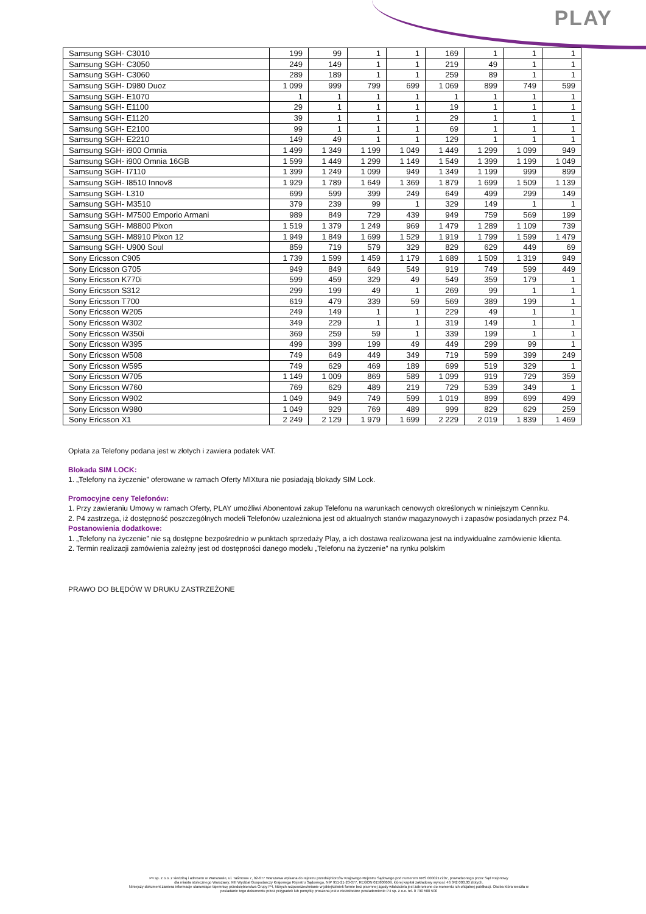PLAY
| Samsung SGH- C3010 | 199 | 99 | 1 | 1 | 169 | 1 | 1 | 1 |
| Samsung SGH- C3050 | 249 | 149 | 1 | 1 | 219 | 49 | 1 | 1 |
| Samsung SGH- C3060 | 289 | 189 | 1 | 1 | 259 | 89 | 1 | 1 |
| Samsung SGH- D980 Duoz | 1 099 | 999 | 799 | 699 | 1 069 | 899 | 749 | 599 |
| Samsung SGH- E1070 | 1 | 1 | 1 | 1 | 1 | 1 | 1 | 1 |
| Samsung SGH- E1100 | 29 | 1 | 1 | 1 | 19 | 1 | 1 | 1 |
| Samsung SGH- E1120 | 39 | 1 | 1 | 1 | 29 | 1 | 1 | 1 |
| Samsung SGH- E2100 | 99 | 1 | 1 | 1 | 69 | 1 | 1 | 1 |
| Samsung SGH- E2210 | 149 | 49 | 1 | 1 | 129 | 1 | 1 | 1 |
| Samsung SGH- i900 Omnia | 1 499 | 1 349 | 1 199 | 1 049 | 1 449 | 1 299 | 1 099 | 949 |
| Samsung SGH- i900 Omnia 16GB | 1 599 | 1 449 | 1 299 | 1 149 | 1 549 | 1 399 | 1 199 | 1 049 |
| Samsung SGH- I7110 | 1 399 | 1 249 | 1 099 | 949 | 1 349 | 1 199 | 999 | 899 |
| Samsung SGH- I8510 Innov8 | 1 929 | 1 789 | 1 649 | 1 369 | 1 879 | 1 699 | 1 509 | 1 139 |
| Samsung SGH- L310 | 699 | 599 | 399 | 249 | 649 | 499 | 299 | 149 |
| Samsung SGH- M3510 | 379 | 239 | 99 | 1 | 329 | 149 | 1 | 1 |
| Samsung SGH- M7500 Emporio Armani | 989 | 849 | 729 | 439 | 949 | 759 | 569 | 199 |
| Samsung SGH- M8800 Pixon | 1 519 | 1 379 | 1 249 | 969 | 1 479 | 1 289 | 1 109 | 739 |
| Samsung SGH- M8910 Pixon 12 | 1 949 | 1 849 | 1 699 | 1 529 | 1 919 | 1 799 | 1 599 | 1 479 |
| Samsung SGH- U900 Soul | 859 | 719 | 579 | 329 | 829 | 629 | 449 | 69 |
| Sony Ericsson C905 | 1 739 | 1 599 | 1 459 | 1 179 | 1 689 | 1 509 | 1 319 | 949 |
| Sony Ericsson G705 | 949 | 849 | 649 | 549 | 919 | 749 | 599 | 449 |
| Sony Ericsson K770i | 599 | 459 | 329 | 49 | 549 | 359 | 179 | 1 |
| Sony Ericsson S312 | 299 | 199 | 49 | 1 | 269 | 99 | 1 | 1 |
| Sony Ericsson T700 | 619 | 479 | 339 | 59 | 569 | 389 | 199 | 1 |
| Sony Ericsson W205 | 249 | 149 | 1 | 1 | 229 | 49 | 1 | 1 |
| Sony Ericsson W302 | 349 | 229 | 1 | 1 | 319 | 149 | 1 | 1 |
| Sony Ericsson W350i | 369 | 259 | 59 | 1 | 339 | 199 | 1 | 1 |
| Sony Ericsson W395 | 499 | 399 | 199 | 49 | 449 | 299 | 99 | 1 |
| Sony Ericsson W508 | 749 | 649 | 449 | 349 | 719 | 599 | 399 | 249 |
| Sony Ericsson W595 | 749 | 629 | 469 | 189 | 699 | 519 | 329 | 1 |
| Sony Ericsson W705 | 1 149 | 1 009 | 869 | 589 | 1 099 | 919 | 729 | 359 |
| Sony Ericsson W760 | 769 | 629 | 489 | 219 | 729 | 539 | 349 | 1 |
| Sony Ericsson W902 | 1 049 | 949 | 749 | 599 | 1 019 | 899 | 699 | 499 |
| Sony Ericsson W980 | 1 049 | 929 | 769 | 489 | 999 | 829 | 629 | 259 |
| Sony Ericsson X1 | 2 249 | 2 129 | 1 979 | 1 699 | 2 229 | 2 019 | 1 839 | 1 469 |
Opłata za Telefony podana jest w złotych i zawiera podatek VAT.
Blokada SIM LOCK:
1. „Telefony na życzenie” oferowane w ramach Oferty MIXtura nie posiadają blokady SIM Lock.
Promocyjne ceny Telefonów:
1. Przy zawieraniu Umowy w ramach Oferty, PLAY umożliwi Abonentowi zakup Telefonu na warunkach cenowych określonych w niniejszym Cenniku.
2. P4 zastrzega, iż dostępność poszczególnych modeli Telefonów uzależniona jest od aktualnych stanów magazynowych i zapasów posiadanych przez P4.
Postanowienia dodatkowe:
1. „Telefony na życzenie” nie są dostępne bezpośrednio w punktach sprzedaży Play, a ich dostawa realizowana jest na indywidualne zamówienie klienta.
2. Termin realizacji zamówienia zależny jest od dostępności danego modelu „Telefonu na życzenie” na rynku polskim
PRAWO DO BŁĘDÓW W DRUKU ZASTRZEŻONE
P4 sp. z o.o. z siedzibą i adresem w Warszawie, ul. Taśmowa 7, 02-677 Warszawa wpisana do rejestru przedsiębiorców Krajowego Rejestru Sądowego pod numerem KRS 0000217207, prowadzonego przez Sąd Rejonowy
dla miasta stołecznego Warszawy, XIII Wydział Gospodarczy Krajowego Rejestru Sądowego, NIP 951-21-20-077, REGON 015808609, której kapitał zakładowy wynosi: 46 342 000,00 złotych.
Niniejszy dokument zawiera informacje stanowiące tajemnicę przedsiębiorstwa Grupy P4, których rozpowszechnianie w jakiejkolwiek formie bez pisemnej zgody właściciela jest zabronione do momentu ich oficjalnej publikacji. Osoba która weszła w
posiadanie tego dokumentu przez przypadek lub pomyłkę proszona jest o niezwłoczne powiadomienie P4 sp. z o.o. tel. 0 790 500 500